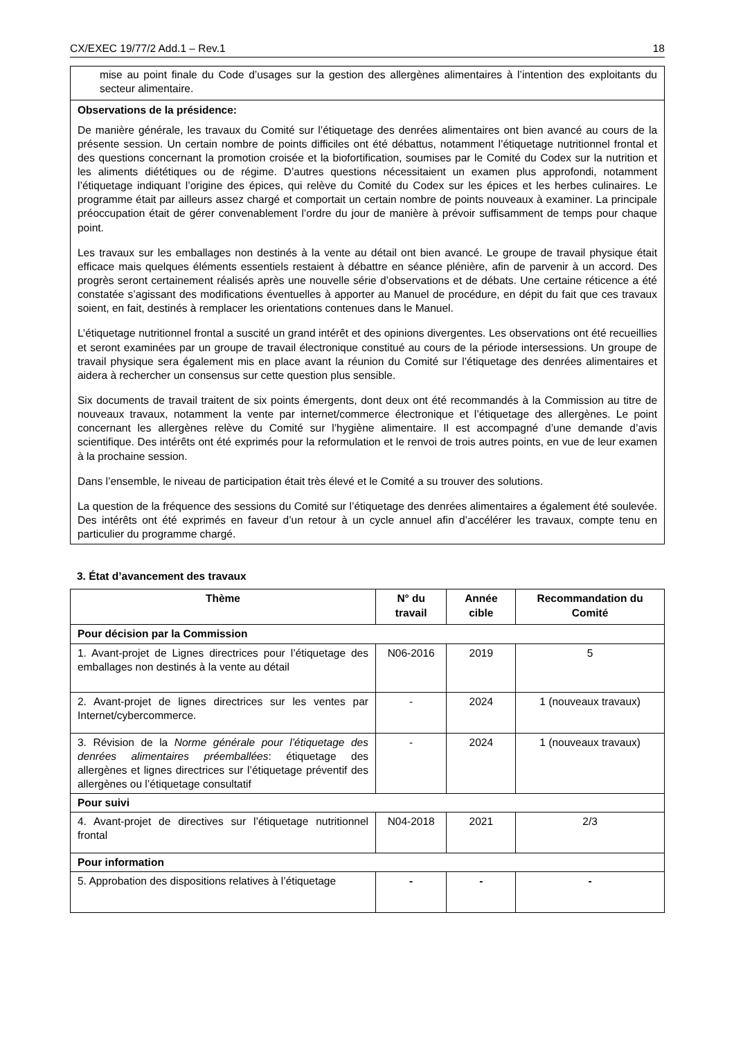CX/EXEC 19/77/2 Add.1 – Rev.1 18
mise au point finale du Code d’usages sur la gestion des allergènes alimentaires à l’intention des exploitants du secteur alimentaire.
Observations de la présidence:
De manière générale, les travaux du Comité sur l’étiquetage des denrées alimentaires ont bien avancé au cours de la présente session. Un certain nombre de points difficiles ont été débattus, notamment l’étiquetage nutritionnel frontal et des questions concernant la promotion croisée et la biofortification, soumises par le Comité du Codex sur la nutrition et les aliments diététiques ou de régime. D’autres questions nécessitaient un examen plus approfondi, notamment l’étiquetage indiquant l’origine des épices, qui relève du Comité du Codex sur les épices et les herbes culinaires. Le programme était par ailleurs assez chargé et comportait un certain nombre de points nouveaux à examiner. La principale préoccupation était de gérer convenablement l’ordre du jour de manière à prévoir suffisamment de temps pour chaque point.
Les travaux sur les emballages non destinés à la vente au détail ont bien avancé. Le groupe de travail physique était efficace mais quelques éléments essentiels restaient à débattre en séance plénière, afin de parvenir à un accord. Des progrès seront certainement réalisés après une nouvelle série d’observations et de débats. Une certaine réticence a été constatée s’agissant des modifications éventuelles à apporter au Manuel de procédure, en dépit du fait que ces travaux soient, en fait, destinés à remplacer les orientations contenues dans le Manuel.
L’étiquetage nutritionnel frontal a suscité un grand intérêt et des opinions divergentes. Les observations ont été recueillies et seront examinées par un groupe de travail électronique constitué au cours de la période intersessions. Un groupe de travail physique sera également mis en place avant la réunion du Comité sur l’étiquetage des denrées alimentaires et aidera à rechercher un consensus sur cette question plus sensible.
Six documents de travail traitent de six points émergents, dont deux ont été recommandés à la Commission au titre de nouveaux travaux, notamment la vente par internet/commerce électronique et l’étiquetage des allergènes. Le point concernant les allergènes relève du Comité sur l’hygiène alimentaire. Il est accompagné d’une demande d’avis scientifique. Des intérêts ont été exprimés pour la reformulation et le renvoi de trois autres points, en vue de leur examen à la prochaine session.
Dans l’ensemble, le niveau de participation était très élevé et le Comité a su trouver des solutions.
La question de la fréquence des sessions du Comité sur l’étiquetage des denrées alimentaires a également été soulevée. Des intérêts ont été exprimés en faveur d’un retour à un cycle annuel afin d’accélérer les travaux, compte tenu en particulier du programme chargé.
3. État d’avancement des travaux
| Thème | N° du travail | Année cible | Recommandation du Comité |
| --- | --- | --- | --- |
| Pour décision par la Commission | | | |
| 1. Avant-projet de Lignes directrices pour l’étiquetage des emballages non destinés à la vente au détail | N06-2016 | 2019 | 5 |
| 2. Avant-projet de lignes directrices sur les ventes par Internet/cybercommerce. | - | 2024 | 1 (nouveaux travaux) |
| 3. Révision de la Norme générale pour l’étiquetage des denrées alimentaires préemballées : étiquetage des allergènes et lignes directrices sur l’étiquetage préventif des allergènes ou l’étiquetage consultatif | - | 2024 | 1 (nouveaux travaux) |
| Pour suivi | | | |
| 4. Avant-projet de directives sur l’étiquetage nutritionnel frontal | N04-2018 | 2021 | 2/3 |
| Pour information | | | |
| 5. Approbation des dispositions relatives à l’étiquetage | - | - | - |